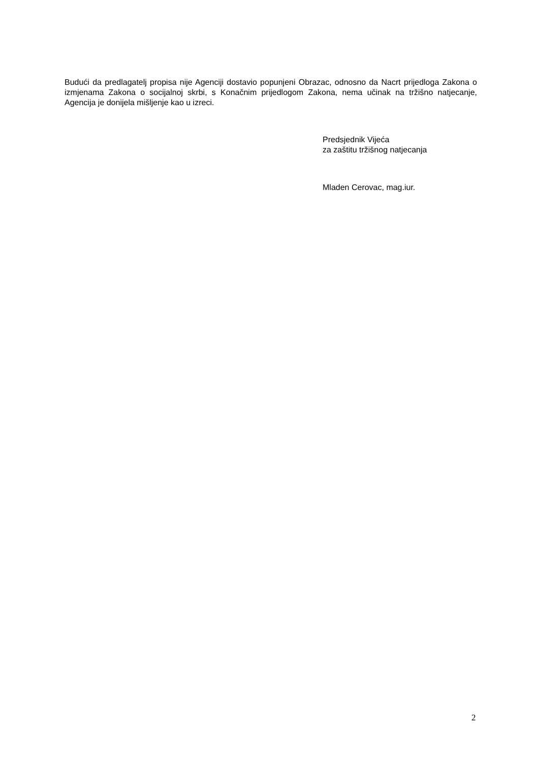Budući da predlagatelj propisa nije Agenciji dostavio popunjeni Obrazac, odnosno da Nacrt prijedloga Zakona o izmjenama Zakona o socijalnoj skrbi, s Konačnim prijedlogom Zakona, nema učinak na tržišno natjecanje, Agencija je donijela mišljenje kao u izreci.
Predsjednik Vijeća
za zaštitu tržišnog natjecanja
Mladen Cerovac, mag.iur.
2